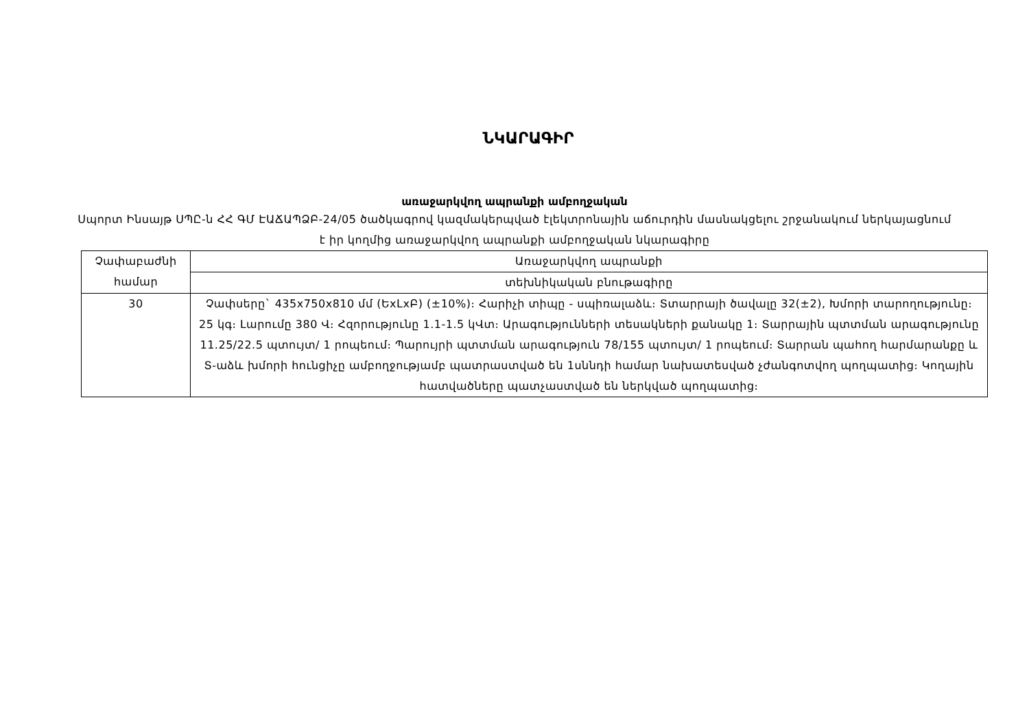ՆԿԱՐԱԳԻՐ
առաջարկվող ապրանքի ամբողջական
Սպորտ Ինսայթ ՍՊԸ-ն ՀՀ ԳՄ ԷԱՃԱՊՁԲ-24/05 ծածկագրով կազմակերպված էլեկտրոնային աճուրդին մասնակցելու շրջանակում ներկայացնում է իր կողմից առաջարկվող ապրանքի ամբողջական նկարագիրը
| Չափաբաժնի համար | Առաջարկվող ապրանքի |
| | տեխնիկական բնութագիրը |
| 30 | Չափսերը` 435x750x810 մմ (ԵxLxԲ) (±10%)։ Հարիչի տիպը - սպիռալաձև։ Տտարրայի ծավալը 32(±2), Խմորի տարողությունը։ 25 կգ։ Լարումը 380 Վ։ Հզորությունը 1.1-1.5 կՎտ։ Արագությունների տեսակների քանակը 1։ Տարրային պտտման արագությունը 11.25/22.5 պտույտ/ 1 րոպեում։ Պարույրի պտտման արագություն 78/155 պտույտ/ 1 րոպեում։ Տարրան պահող հարմարանքը և Տ-աձև խմորի հունցիչը ամբողջությամբ պատրաստված են 1սննդի համար նախատեսված չժանգոտվող պողպատից։ Կողային հատվածները պատչաստված են ներկված պողպատից։ |